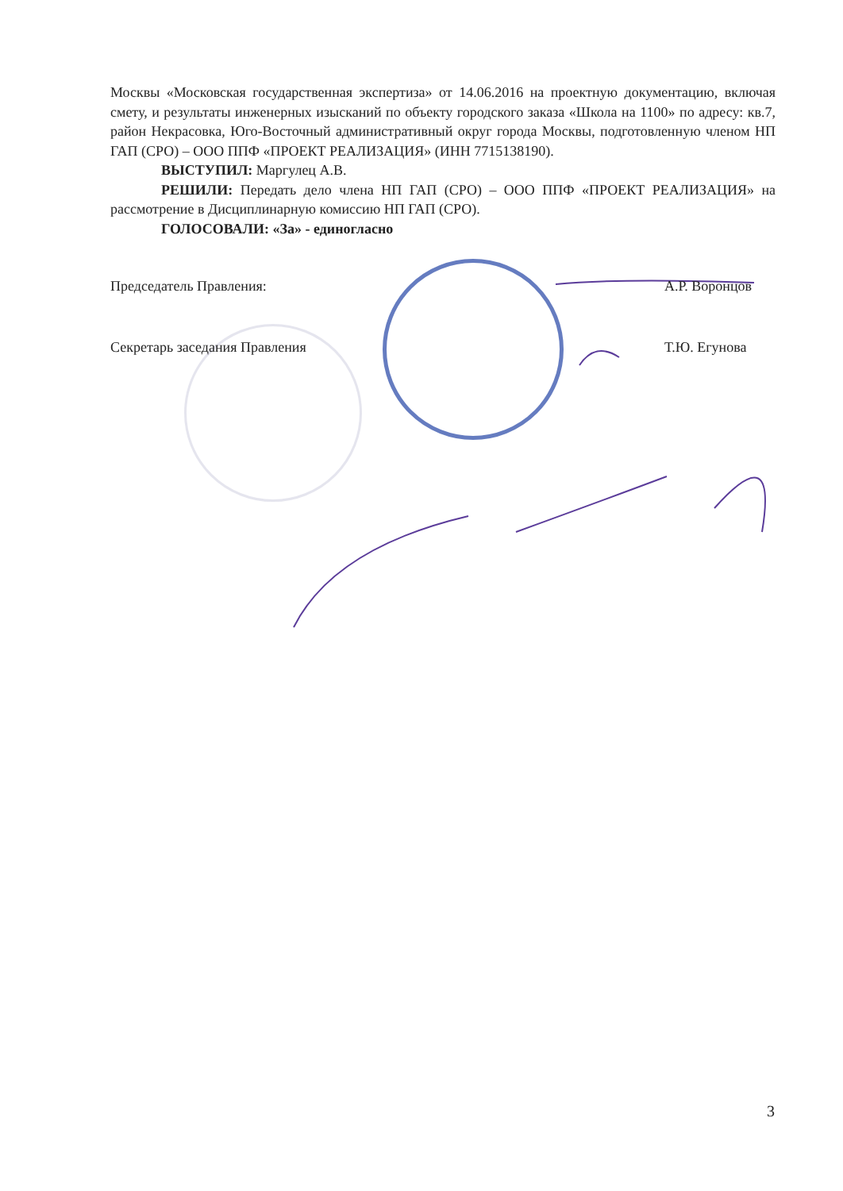Москвы «Московская государственная экспертиза» от 14.06.2016 на проектную документацию, включая смету, и результаты инженерных изысканий по объекту городского заказа «Школа на 1100» по адресу: кв.7, район Некрасовка, Юго-Восточный административный округ города Москвы, подготовленную членом НП ГАП (СРО) – ООО ППФ «ПРОЕКТ РЕАЛИЗАЦИЯ» (ИНН 7715138190).
ВЫСТУПИЛ: Маргулец А.В.
РЕШИЛИ: Передать дело члена НП ГАП (СРО) – ООО ППФ «ПРОЕКТ РЕАЛИЗАЦИЯ» на рассмотрение в Дисциплинарную комиссию НП ГАП (СРО).
ГОЛОСОВАЛИ: «За» - единогласно
Председатель Правления: А.Р. Воронцов
Секретарь заседания Правления Т.Ю. Егунова
3